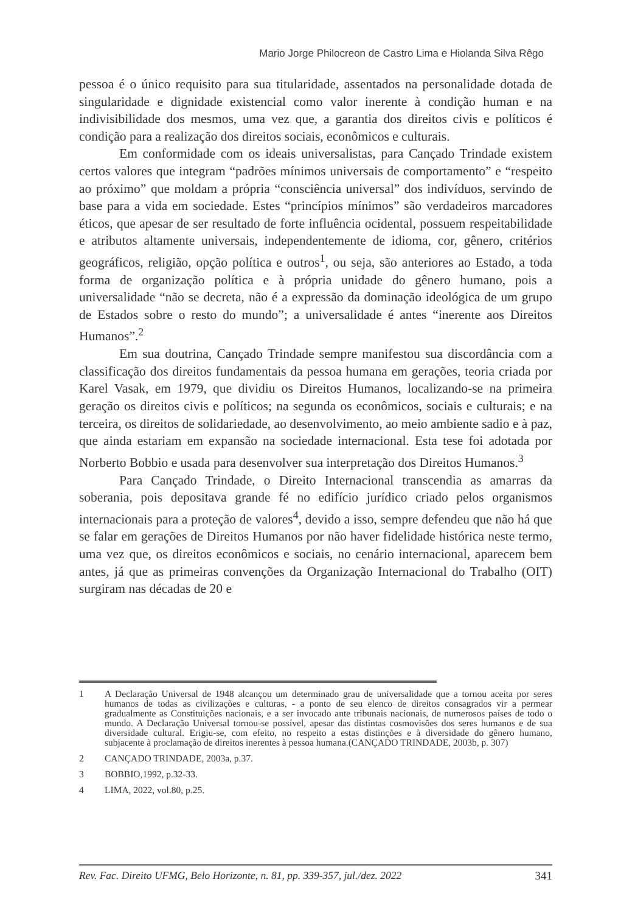Mario Jorge Philocreon de Castro Lima e Hiolanda Silva Rêgo
pessoa é o único requisito para sua titularidade, assentados na personalidade dotada de singularidade e dignidade existencial como valor inerente à condição human e na indivisibilidade dos mesmos, uma vez que, a garantia dos direitos civis e políticos é condição para a realização dos direitos sociais, econômicos e culturais.
Em conformidade com os ideais universalistas, para Cançado Trindade existem certos valores que integram “padrões mínimos universais de comportamento” e “respeito ao próximo” que moldam a própria “consciência universal” dos indivíduos, servindo de base para a vida em sociedade. Estes “princípios mínimos” são verdadeiros marcadores éticos, que apesar de ser resultado de forte influência ocidental, possuem respeitabilidade e atributos altamente universais, independentemente de idioma, cor, gênero, critérios geográficos, religião, opção política e outros<sup>1</sup>, ou seja, são anteriores ao Estado, a toda forma de organização política e à própria unidade do gênero humano, pois a universalidade “não se decreta, não é a expressão da dominação ideológica de um grupo de Estados sobre o resto do mundo”; a universalidade é antes “inerente aos Direitos Humanos”.<sup>2</sup>
Em sua doutrina, Cançado Trindade sempre manifestou sua discordância com a classificação dos direitos fundamentais da pessoa humana em gerações, teoria criada por Karel Vasak, em 1979, que dividiu os Direitos Humanos, localizando-se na primeira geração os direitos civis e políticos; na segunda os econômicos, sociais e culturais; e na terceira, os direitos de solidariedade, ao desenvolvimento, ao meio ambiente sadio e à paz, que ainda estariam em expansão na sociedade internacional. Esta tese foi adotada por Norberto Bobbio e usada para desenvolver sua interpretação dos Direitos Humanos.<sup>3</sup>
Para Cançado Trindade, o Direito Internacional transcendia as amarras da soberania, pois depositava grande fé no edifício jurídico criado pelos organismos internacionais para a proteção de valores<sup>4</sup>, devido a isso, sempre defendeu que não há que se falar em gerações de Direitos Humanos por não haver fidelidade histórica neste termo, uma vez que, os direitos econômicos e sociais, no cenário internacional, aparecem bem antes, já que as primeiras convenções da Organização Internacional do Trabalho (OIT) surgiram nas décadas de 20 e
1 A Declaração Universal de 1948 alcançou um determinado grau de universalidade que a tornou aceita por seres humanos de todas as civilizações e culturas, - a ponto de seu elenco de direitos consagrados vir a permear gradualmente as Constituições nacionais, e a ser invocado ante tribunais nacionais, de numerosos países de todo o mundo. A Declaração Universal tornou-se possível, apesar das distintas cosmovisões dos seres humanos e de sua diversidade cultural. Erigiu-se, com efeito, no respeito a estas distinções e à diversidade do gênero humano, subjacente à proclamação de direitos inerentes à pessoa humana.(CANÇADO TRINDADE, 2003b, p. 307)
2 CANÇADO TRINDADE, 2003a, p.37.
3 BOBBIO,1992, p.32-33.
4 LIMA, 2022, vol.80, p.25.
Rev. Fac. Direito UFMG, Belo Horizonte, n. 81, pp. 339-357, jul./dez. 2022 341